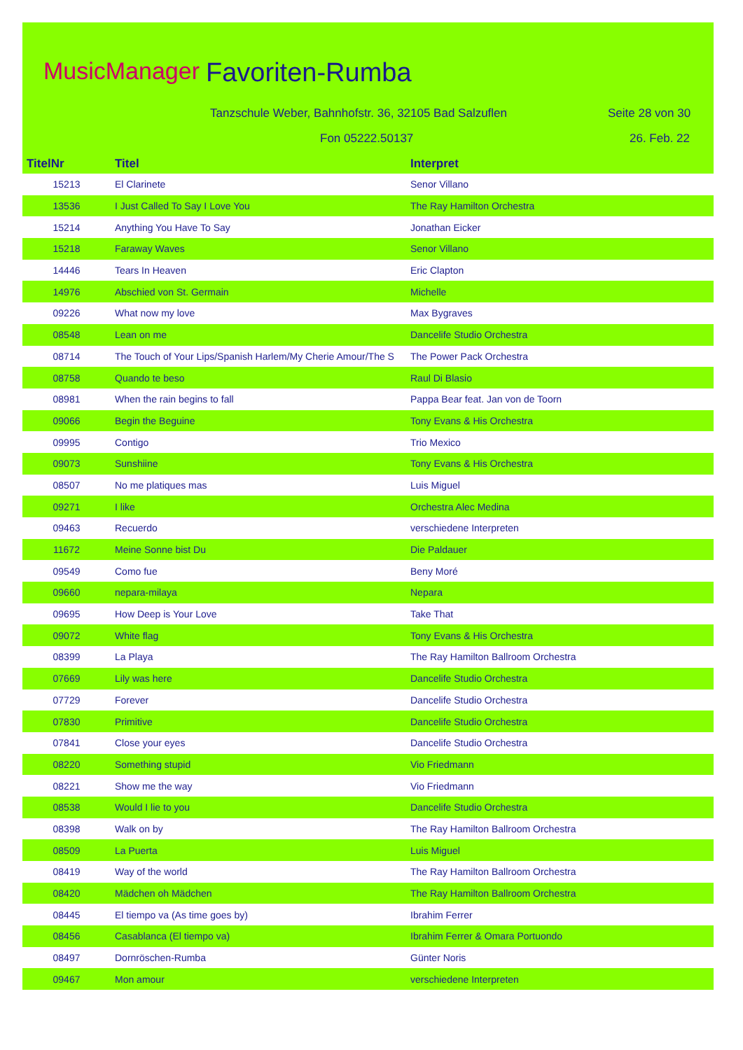MusicManager Favoriten-Rumba
Tanzschule Weber, Bahnhofstr. 36, 32105 Bad Salzuflen
Seite 28 von 30
Fon 05222.50137 26. Feb. 22
| TitelNr | Titel | Interpret |
| --- | --- | --- |
| 15213 | El Clarinete | Senor Villano |
| 13536 | I Just Called To Say I Love You | The Ray Hamilton Orchestra |
| 15214 | Anything You Have To Say | Jonathan Eicker |
| 15218 | Faraway Waves | Senor Villano |
| 14446 | Tears In Heaven | Eric Clapton |
| 14976 | Abschied von St. Germain | Michelle |
| 09226 | What now my love | Max Bygraves |
| 08548 | Lean on me | Dancelife Studio Orchestra |
| 08714 | The Touch of Your Lips/Spanish Harlem/My Cherie Amour/The S | The Power Pack Orchestra |
| 08758 | Quando te beso | Raul Di Blasio |
| 08981 | When the rain begins to fall | Pappa Bear feat. Jan von de Toorn |
| 09066 | Begin the Beguine | Tony Evans & His Orchestra |
| 09995 | Contigo | Trio Mexico |
| 09073 | Sunshiine | Tony Evans & His Orchestra |
| 08507 | No me platiques mas | Luis Miguel |
| 09271 | I like | Orchestra Alec Medina |
| 09463 | Recuerdo | verschiedene Interpreten |
| 11672 | Meine Sonne bist Du | Die Paldauer |
| 09549 | Como fue | Beny Moré |
| 09660 | nepara-milaya | Nepara |
| 09695 | How Deep is Your Love | Take That |
| 09072 | White flag | Tony Evans & His Orchestra |
| 08399 | La Playa | The Ray Hamilton Ballroom Orchestra |
| 07669 | Lily was here | Dancelife Studio Orchestra |
| 07729 | Forever | Dancelife Studio Orchestra |
| 07830 | Primitive | Dancelife Studio Orchestra |
| 07841 | Close your eyes | Dancelife Studio Orchestra |
| 08220 | Something stupid | Vio Friedmann |
| 08221 | Show me the way | Vio Friedmann |
| 08538 | Would I lie to you | Dancelife Studio Orchestra |
| 08398 | Walk on by | The Ray Hamilton Ballroom Orchestra |
| 08509 | La Puerta | Luis Miguel |
| 08419 | Way of the world | The Ray Hamilton Ballroom Orchestra |
| 08420 | Mädchen oh Mädchen | The Ray Hamilton Ballroom Orchestra |
| 08445 | El tiempo va (As time goes by) | Ibrahim Ferrer |
| 08456 | Casablanca (El tiempo va) | Ibrahim Ferrer & Omara Portuondo |
| 08497 | Dornröschen-Rumba | Günter Noris |
| 09467 | Mon amour | verschiedene Interpreten |